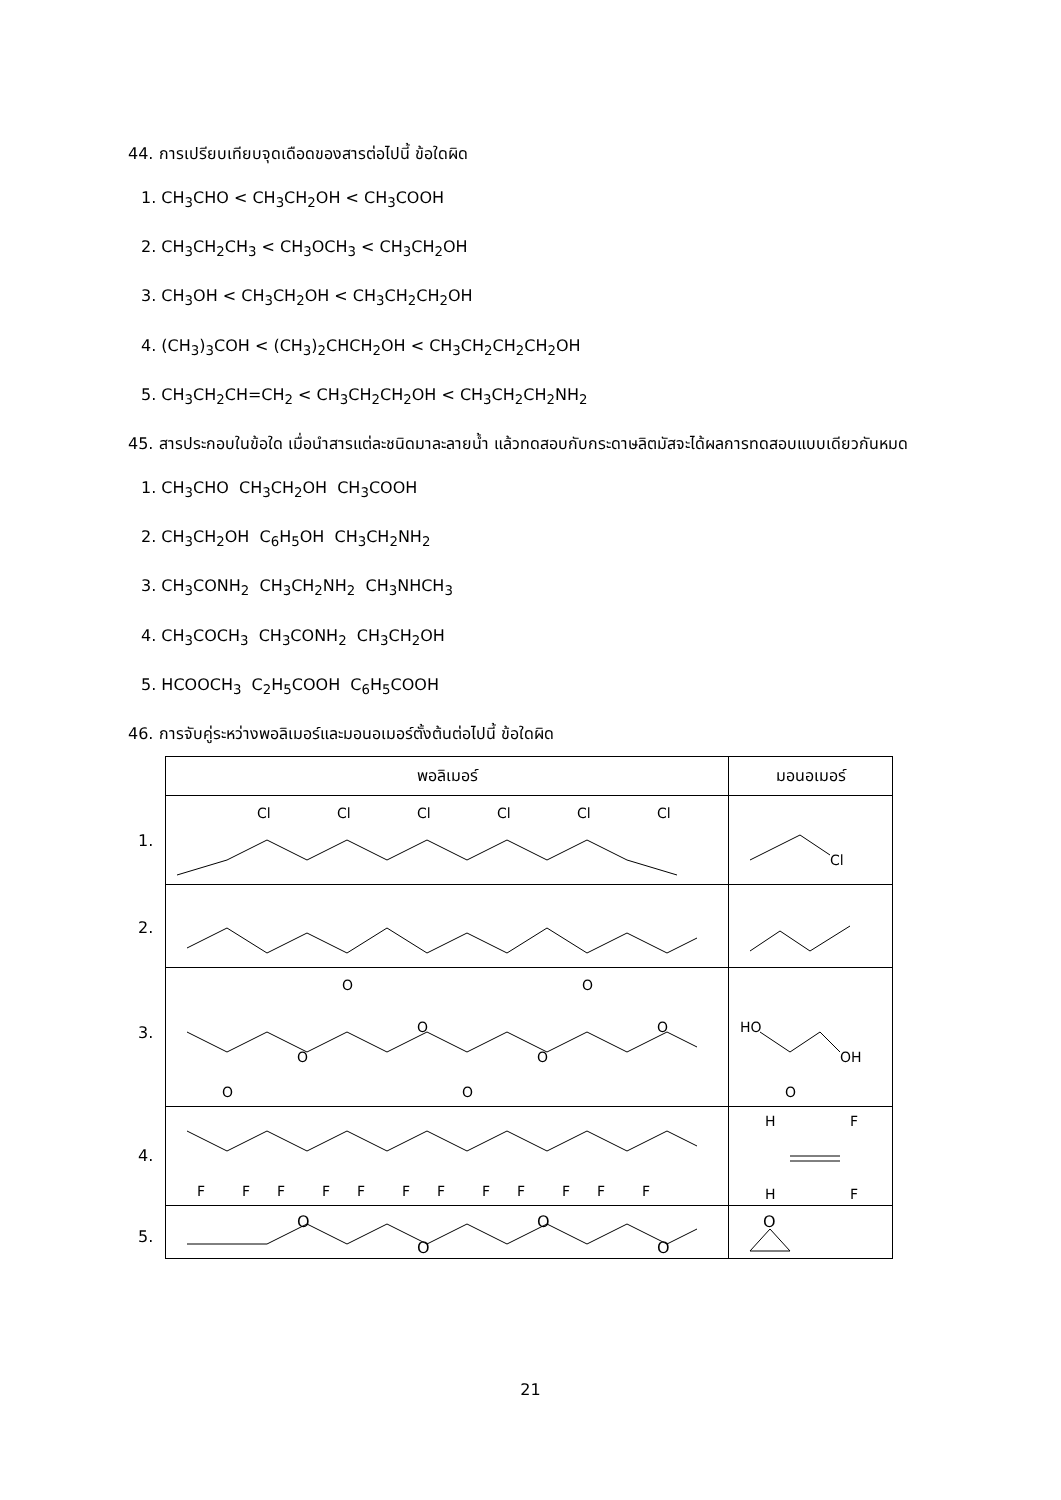44. การเปรียบเทียบจุดเดือดของสารต่อไปนี้ ข้อใดผิด
1. CH<sub>3</sub>CHO < CH<sub>3</sub>CH<sub>2</sub>OH < CH<sub>3</sub>COOH
2. CH<sub>3</sub>CH<sub>2</sub>CH<sub>3</sub> < CH<sub>3</sub>OCH<sub>3</sub> < CH<sub>3</sub>CH<sub>2</sub>OH
3. CH<sub>3</sub>OH < CH<sub>3</sub>CH<sub>2</sub>OH < CH<sub>3</sub>CH<sub>2</sub>CH<sub>2</sub>OH
4. (CH<sub>3</sub>)<sub>3</sub>COH < (CH<sub>3</sub>)<sub>2</sub>CHCH<sub>2</sub>OH < CH<sub>3</sub>CH<sub>2</sub>CH<sub>2</sub>CH<sub>2</sub>OH
5. CH<sub>3</sub>CH<sub>2</sub>CH=CH<sub>2</sub> < CH<sub>3</sub>CH<sub>2</sub>CH<sub>2</sub>OH < CH<sub>3</sub>CH<sub>2</sub>CH<sub>2</sub>NH<sub>2</sub>
45. สารประกอบในข้อใด เมื่อนำสารแต่ละชนิดมาละลายน้ำ แล้วทดสอบกับกระดาษลิตมัสจะได้ผลการทดสอบแบบเดียวกันหมด
1. CH<sub>3</sub>CHO CH<sub>3</sub>CH<sub>2</sub>OH CH<sub>3</sub>COOH
2. CH<sub>3</sub>CH<sub>2</sub>OH C<sub>6</sub>H<sub>5</sub>OH CH<sub>3</sub>CH<sub>2</sub>NH<sub>2</sub>
3. CH<sub>3</sub>CONH<sub>2</sub> CH<sub>3</sub>CH<sub>2</sub>NH<sub>2</sub> CH<sub>3</sub>NHCH<sub>3</sub>
4. CH<sub>3</sub>COCH<sub>3</sub> CH<sub>3</sub>CONH<sub>2</sub> CH<sub>3</sub>CH<sub>2</sub>OH
5. HCOOCH<sub>3</sub> C<sub>2</sub>H<sub>5</sub>COOH C<sub>6</sub>H<sub>5</sub>COOH
46. การจับคู่ระหว่างพอลิเมอร์และมอนอเมอร์ตั้งต้นต่อไปนี้ ข้อใดผิด
| พอลิเมอร์ | มอนอเมอร์ |
| --- | --- |
| 1. Cl Cl Cl Cl Cl Cl | Cl |
| 2. | |
| 3. O O O O O O O O | HO OH O |
| 4. F F F F F F F F F F F F | H F H F |
| 5. O O O O | O |
21